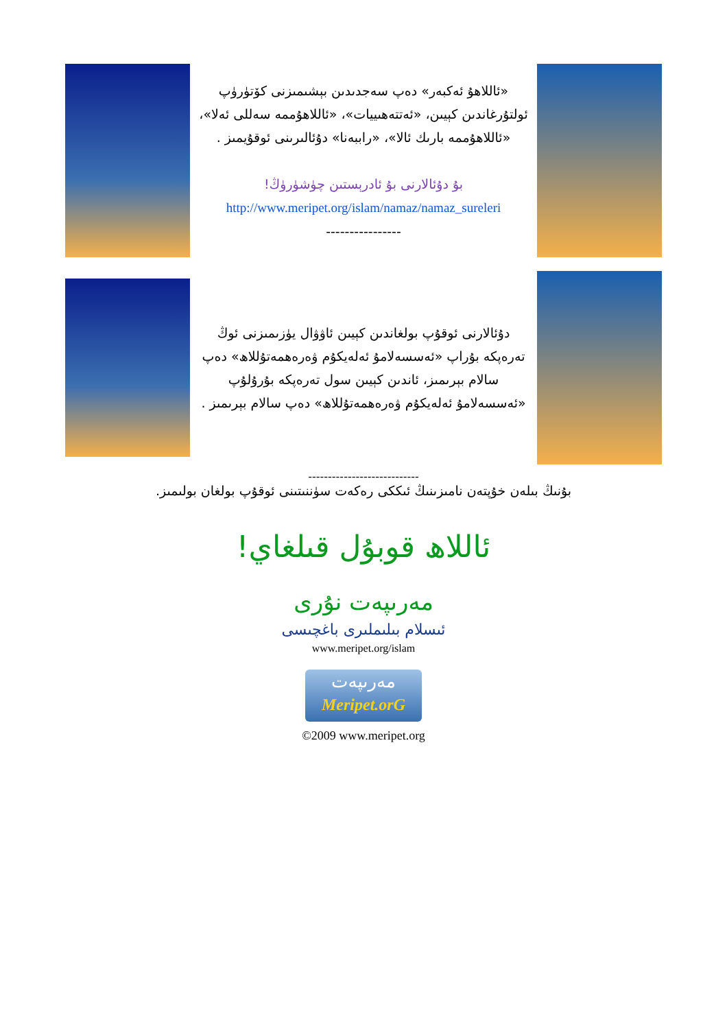«ئاللاھۇ ئەكبەر» دەپ سەجدىدىن بېشىمىزنى كۆتۈرۈپ ئولتۇرغاندىن كېيىن، «ئەتتەھىييات»، «ئاللاھۇممە سەللى ئەلا»، «ئاللاھۇممە بارىك ئالا»، «راببەنا» دۇئالىرىنى ئوقۇيمىز .
بۇ دۇئالارنى بۇ ئادرېستىن چۈشۈرۈڭ!
http://www.meripet.org/islam/namaz/namaz_sureleri
----------------
دۇئالارنى ئوقۇپ بولغاندىن كېيىن ئاۋۋال يۈزىمىزنى ئوڭ تەرەپكە بۇراپ «ئەسسەلامۇ ئەلەيكۇم ۋەرەھمەتۇللاھ» دەپ سالام بېرىمىز، ئاندىن كېيىن سول تەرەپكە بۇرۇلۇپ «ئەسسەلامۇ ئەلەيكۇم ۋەرەھمەتۇللاھ» دەپ سالام بېرىمىز .
----------------------------
بۇنىڭ بىلەن خۇپتەن نامىزىنىڭ ئىككى رەكەت سۈننىتىنى ئوقۇپ بولغان بولىمىز.
ئاللاھ قوبۇل قىلغاي!
مەرىپەت نۇرى
ئىسلام بىلىملىرى باغچىسى
www.meripet.org/islam
مەرىپەت
Meripet.orG
©2009 www.meripet.org